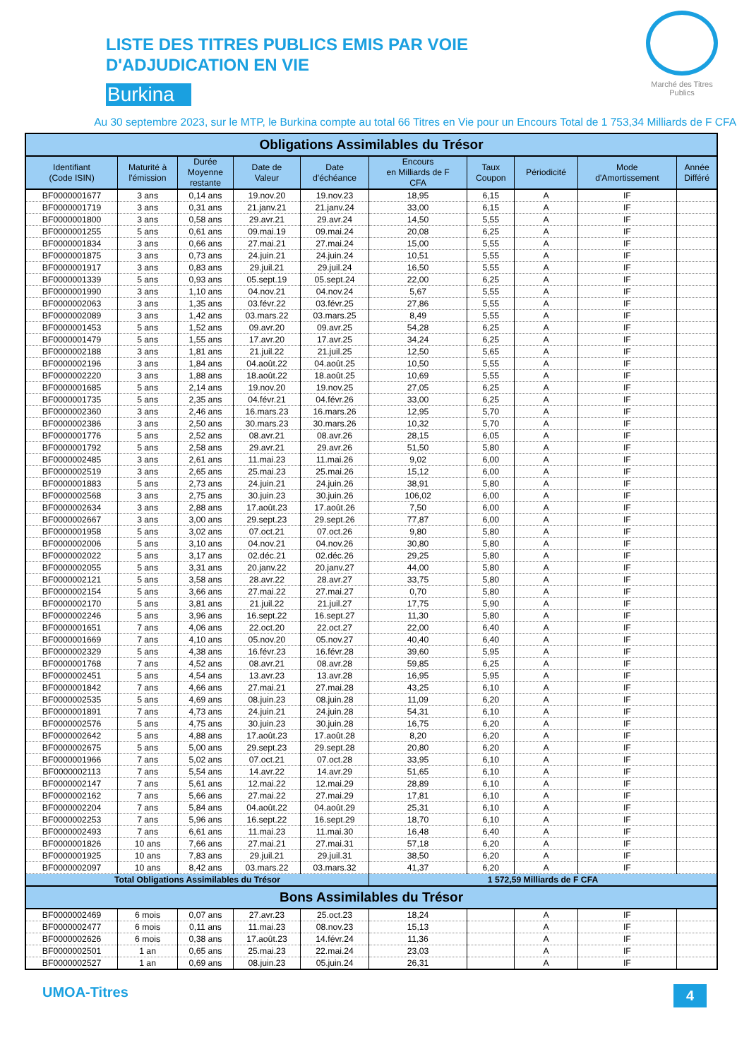Marché des Titres Publics
LISTE DES TITRES PUBLICS EMIS PAR VOIE
D'ADJUDICATION EN VIE
Burkina
Au 30 septembre 2023, sur le MTP, le Burkina compte au total 66 Titres en Vie pour un Encours Total de 1 753,34 Milliards de F CFA
| Obligations Assimilables du Trésor | | | | | | | | | |
| Identifiant (Code ISIN) | Maturité à l'émission | Durée Moyenne restante | Date de Valeur | Date d'échéance | Encours en Milliards de F CFA | Taux Coupon | Périodicité | Mode d'Amortissement | Année Différé |
| BF0000001677 | 3 ans | 0,14 ans | 19.nov.20 | 19.nov.23 | 18,95 | 6,15 | A | IF | |
| BF0000001719 | 3 ans | 0,31 ans | 21.janv.21 | 21.janv.24 | 33,00 | 6,15 | A | IF | |
| BF0000001800 | 3 ans | 0,58 ans | 29.avr.21 | 29.avr.24 | 14,50 | 5,55 | A | IF | |
| BF0000001255 | 5 ans | 0,61 ans | 09.mai.19 | 09.mai.24 | 20,08 | 6,25 | A | IF | |
| BF0000001834 | 3 ans | 0,66 ans | 27.mai.21 | 27.mai.24 | 15,00 | 5,55 | A | IF | |
| BF0000001875 | 3 ans | 0,73 ans | 24.juin.21 | 24.juin.24 | 10,51 | 5,55 | A | IF | |
| BF0000001917 | 3 ans | 0,83 ans | 29.juil.21 | 29.juil.24 | 16,50 | 5,55 | A | IF | |
| BF0000001339 | 5 ans | 0,93 ans | 05.sept.19 | 05.sept.24 | 22,00 | 6,25 | A | IF | |
| BF0000001990 | 3 ans | 1,10 ans | 04.nov.21 | 04.nov.24 | 5,67 | 5,55 | A | IF | |
| BF0000002063 | 3 ans | 1,35 ans | 03.févr.22 | 03.févr.25 | 27,86 | 5,55 | A | IF | |
| BF0000002089 | 3 ans | 1,42 ans | 03.mars.22 | 03.mars.25 | 8,49 | 5,55 | A | IF | |
| BF0000001453 | 5 ans | 1,52 ans | 09.avr.20 | 09.avr.25 | 54,28 | 6,25 | A | IF | |
| BF0000001479 | 5 ans | 1,55 ans | 17.avr.20 | 17.avr.25 | 34,24 | 6,25 | A | IF | |
| BF0000002188 | 3 ans | 1,81 ans | 21.juil.22 | 21.juil.25 | 12,50 | 5,65 | A | IF | |
| BF0000002196 | 3 ans | 1,84 ans | 04.août.22 | 04.août.25 | 10,50 | 5,55 | A | IF | |
| BF0000002220 | 3 ans | 1,88 ans | 18.août.22 | 18.août.25 | 10,69 | 5,55 | A | IF | |
| BF0000001685 | 5 ans | 2,14 ans | 19.nov.20 | 19.nov.25 | 27,05 | 6,25 | A | IF | |
| BF0000001735 | 5 ans | 2,35 ans | 04.févr.21 | 04.févr.26 | 33,00 | 6,25 | A | IF | |
| BF0000002360 | 3 ans | 2,46 ans | 16.mars.23 | 16.mars.26 | 12,95 | 5,70 | A | IF | |
| BF0000002386 | 3 ans | 2,50 ans | 30.mars.23 | 30.mars.26 | 10,32 | 5,70 | A | IF | |
| BF0000001776 | 5 ans | 2,52 ans | 08.avr.21 | 08.avr.26 | 28,15 | 6,05 | A | IF | |
| BF0000001792 | 5 ans | 2,58 ans | 29.avr.21 | 29.avr.26 | 51,50 | 5,80 | A | IF | |
| BF0000002485 | 3 ans | 2,61 ans | 11.mai.23 | 11.mai.26 | 9,02 | 6,00 | A | IF | |
| BF0000002519 | 3 ans | 2,65 ans | 25.mai.23 | 25.mai.26 | 15,12 | 6,00 | A | IF | |
| BF0000001883 | 5 ans | 2,73 ans | 24.juin.21 | 24.juin.26 | 38,91 | 5,80 | A | IF | |
| BF0000002568 | 3 ans | 2,75 ans | 30.juin.23 | 30.juin.26 | 106,02 | 6,00 | A | IF | |
| BF0000002634 | 3 ans | 2,88 ans | 17.août.23 | 17.août.26 | 7,50 | 6,00 | A | IF | |
| BF0000002667 | 3 ans | 3,00 ans | 29.sept.23 | 29.sept.26 | 77,87 | 6,00 | A | IF | |
| BF0000001958 | 5 ans | 3,02 ans | 07.oct.21 | 07.oct.26 | 9,80 | 5,80 | A | IF | |
| BF0000002006 | 5 ans | 3,10 ans | 04.nov.21 | 04.nov.26 | 30,80 | 5,80 | A | IF | |
| BF0000002022 | 5 ans | 3,17 ans | 02.déc.21 | 02.déc.26 | 29,25 | 5,80 | A | IF | |
| BF0000002055 | 5 ans | 3,31 ans | 20.janv.22 | 20.janv.27 | 44,00 | 5,80 | A | IF | |
| BF0000002121 | 5 ans | 3,58 ans | 28.avr.22 | 28.avr.27 | 33,75 | 5,80 | A | IF | |
| BF0000002154 | 5 ans | 3,66 ans | 27.mai.22 | 27.mai.27 | 0,70 | 5,80 | A | IF | |
| BF0000002170 | 5 ans | 3,81 ans | 21.juil.22 | 21.juil.27 | 17,75 | 5,90 | A | IF | |
| BF0000002246 | 5 ans | 3,96 ans | 16.sept.22 | 16.sept.27 | 11,30 | 5,80 | A | IF | |
| BF0000001651 | 7 ans | 4,06 ans | 22.oct.20 | 22.oct.27 | 22,00 | 6,40 | A | IF | |
| BF0000001669 | 7 ans | 4,10 ans | 05.nov.20 | 05.nov.27 | 40,40 | 6,40 | A | IF | |
| BF0000002329 | 5 ans | 4,38 ans | 16.févr.23 | 16.févr.28 | 39,60 | 5,95 | A | IF | |
| BF0000001768 | 7 ans | 4,52 ans | 08.avr.21 | 08.avr.28 | 59,85 | 6,25 | A | IF | |
| BF0000002451 | 5 ans | 4,54 ans | 13.avr.23 | 13.avr.28 | 16,95 | 5,95 | A | IF | |
| BF0000001842 | 7 ans | 4,66 ans | 27.mai.21 | 27.mai.28 | 43,25 | 6,10 | A | IF | |
| BF0000002535 | 5 ans | 4,69 ans | 08.juin.23 | 08.juin.28 | 11,09 | 6,20 | A | IF | |
| BF0000001891 | 7 ans | 4,73 ans | 24.juin.21 | 24.juin.28 | 54,31 | 6,10 | A | IF | |
| BF0000002576 | 5 ans | 4,75 ans | 30.juin.23 | 30.juin.28 | 16,75 | 6,20 | A | IF | |
| BF0000002642 | 5 ans | 4,88 ans | 17.août.23 | 17.août.28 | 8,20 | 6,20 | A | IF | |
| BF0000002675 | 5 ans | 5,00 ans | 29.sept.23 | 29.sept.28 | 20,80 | 6,20 | A | IF | |
| BF0000001966 | 7 ans | 5,02 ans | 07.oct.21 | 07.oct.28 | 33,95 | 6,10 | A | IF | |
| BF0000002113 | 7 ans | 5,54 ans | 14.avr.22 | 14.avr.29 | 51,65 | 6,10 | A | IF | |
| BF0000002147 | 7 ans | 5,61 ans | 12.mai.22 | 12.mai.29 | 28,89 | 6,10 | A | IF | |
| BF0000002162 | 7 ans | 5,66 ans | 27.mai.22 | 27.mai.29 | 17,81 | 6,10 | A | IF | |
| BF0000002204 | 7 ans | 5,84 ans | 04.août.22 | 04.août.29 | 25,31 | 6,10 | A | IF | |
| BF0000002253 | 7 ans | 5,96 ans | 16.sept.22 | 16.sept.29 | 18,70 | 6,10 | A | IF | |
| BF0000002493 | 7 ans | 6,61 ans | 11.mai.23 | 11.mai.30 | 16,48 | 6,40 | A | IF | |
| BF0000001826 | 10 ans | 7,66 ans | 27.mai.21 | 27.mai.31 | 57,18 | 6,20 | A | IF | |
| BF0000001925 | 10 ans | 7,83 ans | 29.juil.21 | 29.juil.31 | 38,50 | 6,20 | A | IF | |
| BF0000002097 | 10 ans | 8,42 ans | 03.mars.22 | 03.mars.32 | 41,37 | 6,20 | A | IF | |
| Total Obligations Assimilables du Trésor | | | | | 1 572,59 Milliards de F CFA | | | | |
| Bons Assimilables du Trésor | | | | | | | | | |
| BF0000002469 | 6 mois | 0,07 ans | 27.avr.23 | 25.oct.23 | 18,24 | | A | IF | |
| BF0000002477 | 6 mois | 0,11 ans | 11.mai.23 | 08.nov.23 | 15,13 | | A | IF | |
| BF0000002626 | 6 mois | 0,38 ans | 17.août.23 | 14.févr.24 | 11,36 | | A | IF | |
| BF0000002501 | 1 an | 0,65 ans | 25.mai.23 | 22.mai.24 | 23,03 | | A | IF | |
| BF0000002527 | 1 an | 0,69 ans | 08.juin.23 | 05.juin.24 | 26,31 | | A | IF | |
UMOA-Titres 4